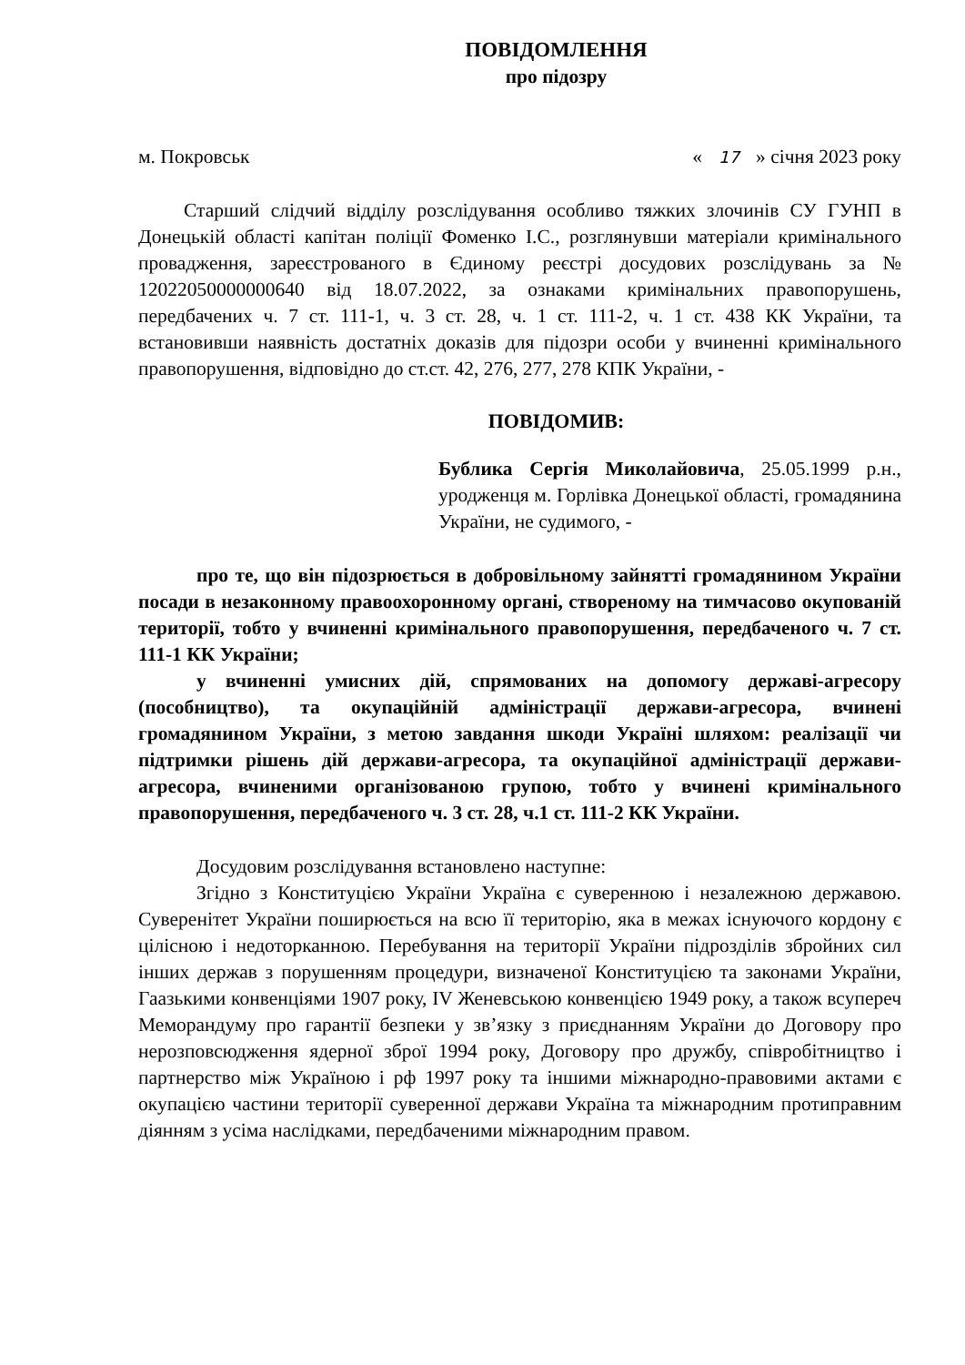ПОВІДОМЛЕННЯ
про підозру
м. Покровськ « 17 » січня 2023 року
Старший слідчий відділу розслідування особливо тяжких злочинів СУ ГУНП в Донецькій області капітан поліції Фоменко І.С., розглянувши матеріали кримінального провадження, зареєстрованого в Єдиному реєстрі досудових розслідувань за № 12022050000000640 від 18.07.2022, за ознаками кримінальних правопорушень, передбачених ч. 7 ст. 111-1, ч. 3 ст. 28, ч. 1 ст. 111-2, ч. 1 ст. 438 КК України, та встановивши наявність достатніх доказів для підозри особи у вчиненні кримінального правопорушення, відповідно до ст.ст. 42, 276, 277, 278 КПК України, -
ПОВІДОМИВ:
Бублика Сергія Миколайовича, 25.05.1999 р.н., уродженця м. Горлівка Донецької області, громадянина України, не судимого, -
про те, що він підозрюється в добровільному зайнятті громадянином України посади в незаконному правоохоронному органі, створеному на тимчасово окупованій території, тобто у вчиненні кримінального правопорушення, передбаченого ч. 7 ст. 111-1 КК України;
у вчиненні умисних дій, спрямованих на допомогу державі-агресору (пособництво), та окупаційній адміністрації держави-агресора, вчинені громадянином України, з метою завдання шкоди Україні шляхом: реалізації чи підтримки рішень дій держави-агресора, та окупаційної адміністрації держави-агресора, вчиненими організованою групою, тобто у вчинені кримінального правопорушення, передбаченого ч. 3 ст. 28, ч.1 ст. 111-2 КК України.
Досудовим розслідування встановлено наступне:
Згідно з Конституцією України Україна є суверенною і незалежною державою. Суверенітет України поширюється на всю її територію, яка в межах існуючого кордону є цілісною і недоторканною. Перебування на території України підрозділів збройних сил інших держав з порушенням процедури, визначеної Конституцією та законами України, Гаазькими конвенціями 1907 року, IV Женевською конвенцією 1949 року, а також всупереч Меморандуму про гарантії безпеки у зв’язку з приєднанням України до Договору про нерозповсюдження ядерної зброї 1994 року, Договору про дружбу, співробітництво і партнерство між Україною і рф 1997 року та іншими міжнародно-правовими актами є окупацією частини території суверенної держави Україна та міжнародним протиправним діянням з усіма наслідками, передбаченими міжнародним правом.